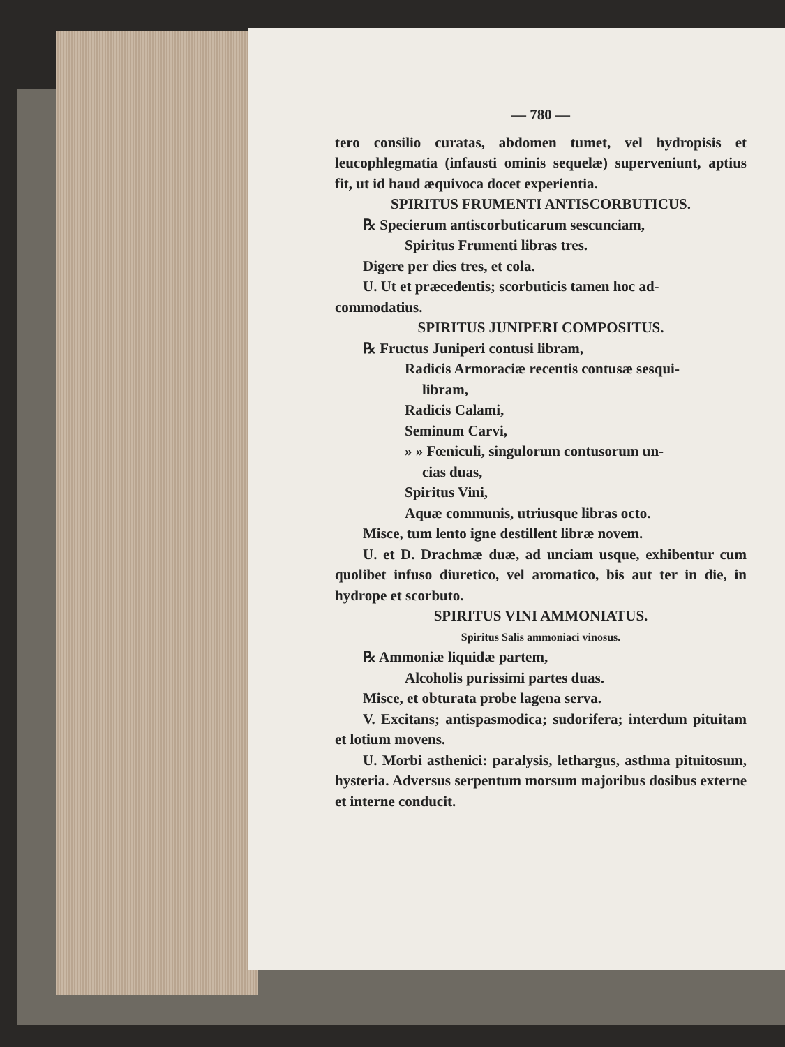— 780 —
tero consilio curatas, abdomen tumet, vel hydropisis et leucophlegmatia (infausti ominis sequelæ) superveniunt, aptius fit, ut id haud æquivoca docet experientia.
SPIRITUS FRUMENTI ANTISCORBUTICUS.
℞ Specierum antiscorbuticarum sescunciam,
Spiritus Frumenti libras tres.
Digere per dies tres, et cola.
U. Ut et præcedentis; scorbuticis tamen hoc ad-
commodatius.
SPIRITUS JUNIPERI COMPOSITUS.
℞ Fructus Juniperi contusi libram,
Radicis Armoraciæ recentis contusæ sesqui-
libram,
Radicis Calami,
Seminum Carvi,
» » Fœniculi, singulorum contusorum un-
cias duas,
Spiritus Vini,
Aquæ communis, utriusque libras octo.
Misce, tum lento igne destillent libræ novem.
U. et D. Drachmæ duæ, ad unciam usque, exhibentur cum quolibet infuso diuretico, vel aromatico, bis aut ter in die, in hydrope et scorbuto.
SPIRITUS VINI AMMONIATUS.
Spiritus Salis ammoniaci vinosus.
℞ Ammoniæ liquidæ partem,
Alcoholis purissimi partes duas.
Misce, et obturata probe lagena serva.
V. Excitans; antispasmodica; sudorifera; interdum pituitam et lotium movens.
U. Morbi asthenici: paralysis, lethargus, asthma pituitosum, hysteria. Adversus serpentum morsum majoribus dosibus externe et interne conducit.